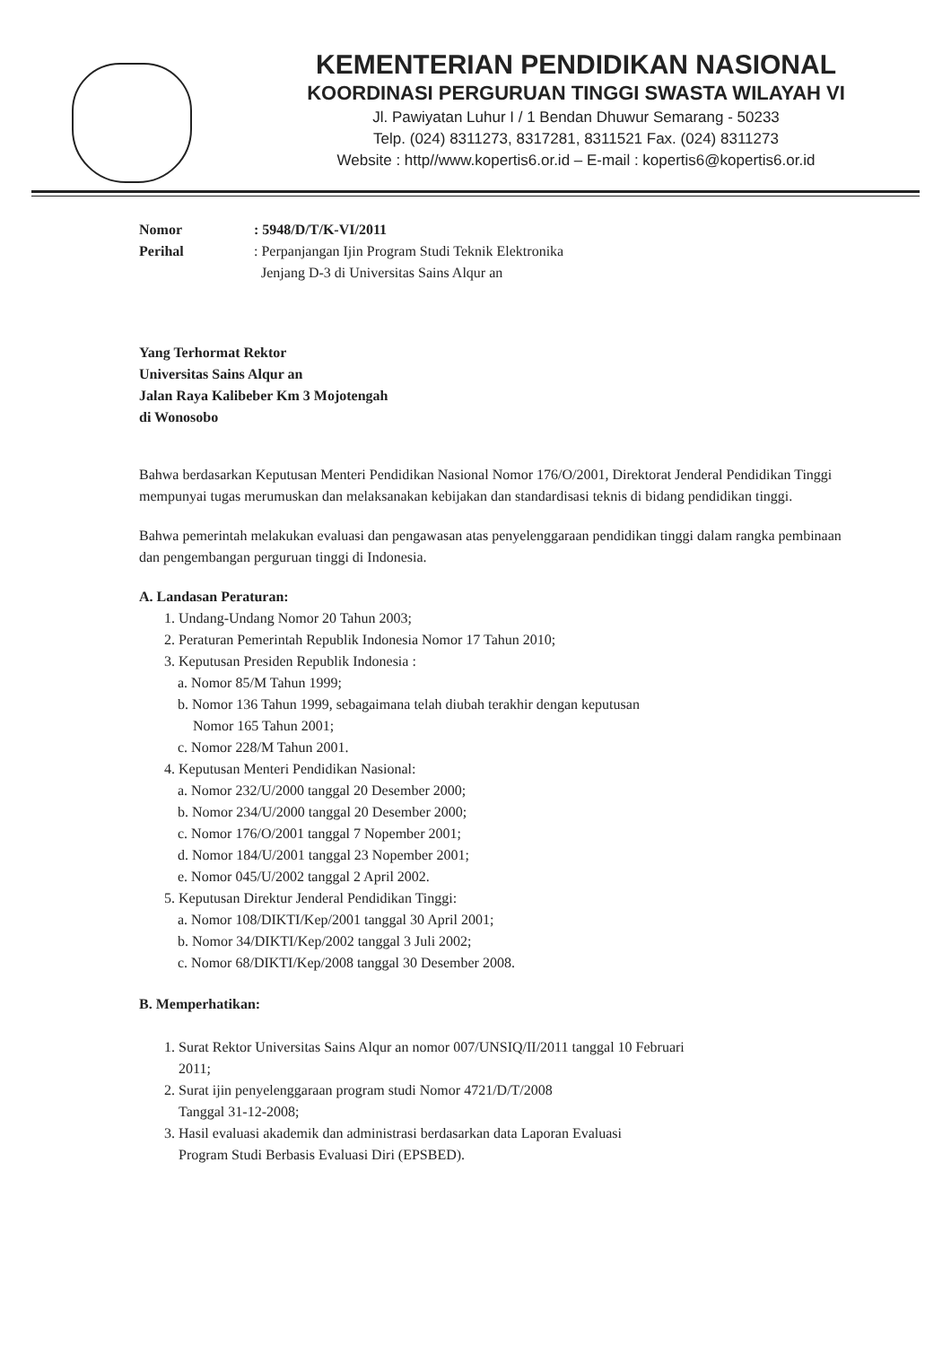KEMENTERIAN PENDIDIKAN NASIONAL
KOORDINASI PERGURUAN TINGGI SWASTA WILAYAH VI
Jl. Pawiyatan Luhur I / 1 Bendan Dhuwur Semarang - 50233
Telp. (024) 8311273, 8317281, 8311521 Fax. (024) 8311273
Website : http//www.kopertis6.or.id – E-mail : kopertis6@kopertis6.or.id
| Nomor | : 5948/D/T/K-VI/2011 |
| Perihal | : Perpanjangan Ijin Program Studi Teknik Elektronika Jenjang D-3 di Universitas Sains Alqur an |
Yang Terhormat Rektor
Universitas Sains Alqur an
Jalan Raya Kalibeber Km 3 Mojotengah
di Wonosobo
Bahwa berdasarkan Keputusan Menteri Pendidikan Nasional Nomor 176/O/2001, Direktorat Jenderal Pendidikan Tinggi mempunyai tugas merumuskan dan melaksanakan kebijakan dan standardisasi teknis di bidang pendidikan tinggi.
Bahwa pemerintah melakukan evaluasi dan pengawasan atas penyelenggaraan pendidikan tinggi dalam rangka pembinaan dan pengembangan perguruan tinggi di Indonesia.
A. Landasan Peraturan:
1. Undang-Undang Nomor 20 Tahun 2003;
2. Peraturan Pemerintah Republik Indonesia Nomor 17 Tahun 2010;
3. Keputusan Presiden Republik Indonesia :
a. Nomor 85/M Tahun 1999;
b. Nomor 136 Tahun 1999, sebagaimana telah diubah terakhir dengan keputusan
Nomor 165 Tahun 2001;
c. Nomor 228/M Tahun 2001.
4. Keputusan Menteri Pendidikan Nasional:
a. Nomor 232/U/2000 tanggal 20 Desember 2000;
b. Nomor 234/U/2000 tanggal 20 Desember 2000;
c. Nomor 176/O/2001 tanggal 7 Nopember 2001;
d. Nomor 184/U/2001 tanggal 23 Nopember 2001;
e. Nomor 045/U/2002 tanggal 2 April 2002.
5. Keputusan Direktur Jenderal Pendidikan Tinggi:
a. Nomor 108/DIKTI/Kep/2001 tanggal 30 April 2001;
b. Nomor 34/DIKTI/Kep/2002 tanggal 3 Juli 2002;
c. Nomor 68/DIKTI/Kep/2008 tanggal 30 Desember 2008.
B. Memperhatikan:
1. Surat Rektor Universitas Sains Alqur an nomor 007/UNSIQ/II/2011 tanggal 10 Februari
2011;
2. Surat ijin penyelenggaraan program studi Nomor 4721/D/T/2008
Tanggal 31-12-2008;
3. Hasil evaluasi akademik dan administrasi berdasarkan data Laporan Evaluasi
Program Studi Berbasis Evaluasi Diri (EPSBED).